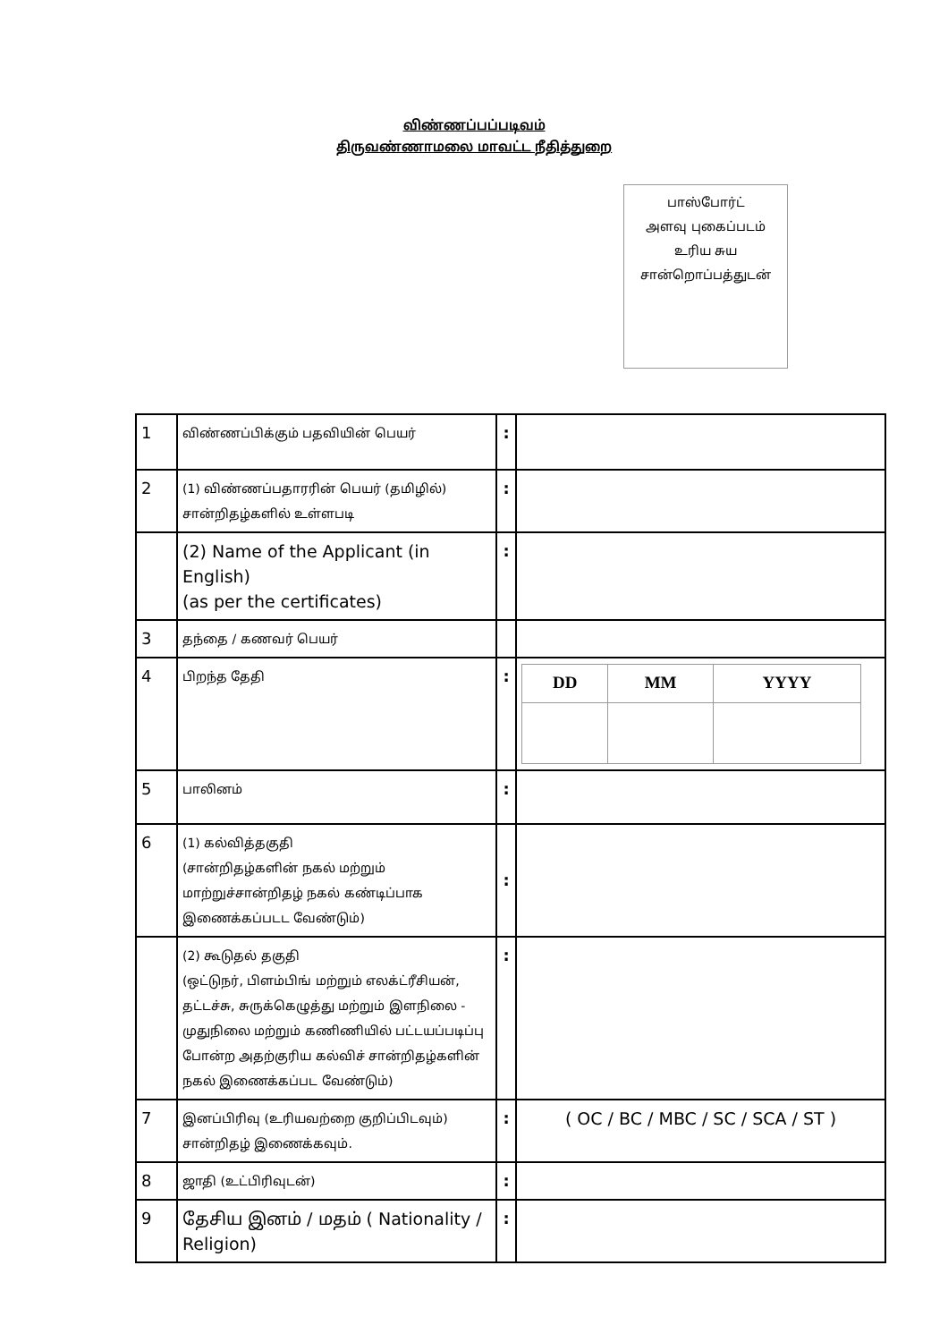விண்ணப்பப்படிவம்
திருவண்ணாமலை மாவட்ட நீதித்துறை
பாஸ்போர்ட்
அளவு புகைப்படம்
உரிய சுய
சான்றொப்பத்துடன்
| 1 | விண்ணப்பிக்கும் பதவியின் பெயர் | : | |
| 2 | (1) விண்ணப்பதாரரின் பெயர் (தமிழில்) சான்றிதழ்களில் உள்ளபடி | : | |
| | (2) Name of the Applicant (in English) (as per the certificates) | : | |
| 3 | தந்தை / கணவர் பெயர் | | |
| 4 | பிறந்த தேதி | : | / DD / MM / YYYY / |
| 5 | பாலினம் | : | |
| 6 | (1) கல்வித்தகுதி (சான்றிதழ்களின் நகல் மற்றும் மாற்றுச்சான்றிதழ் நகல் கண்டிப்பாக இணைக்கப்படட வேண்டும்) | : | |
| | (2) கூடுதல் தகுதி (ஒட்டுநர், பிளம்பிங் மற்றும் எலக்ட்ரீசியன், தட்டச்சு, சுருக்கெழுத்து மற்றும் இளநிலை - முதுநிலை மற்றும் கணிணியில் பட்டயப்படிப்பு போன்ற அதற்குரிய கல்விச் சான்றிதழ்களின் நகல் இணைக்கப்பட வேண்டும்) | : | |
| 7 | இனப்பிரிவு (உரியவற்றை குறிப்பிடவும்) சான்றிதழ் இணைக்கவும். | : | ( OC / BC / MBC / SC / SCA / ST ) |
| 8 | ஜாதி (உட்பிரிவுடன்) | : | |
| 9 | தேசிய இனம் / மதம் ( Nationality / Religion) | : | |